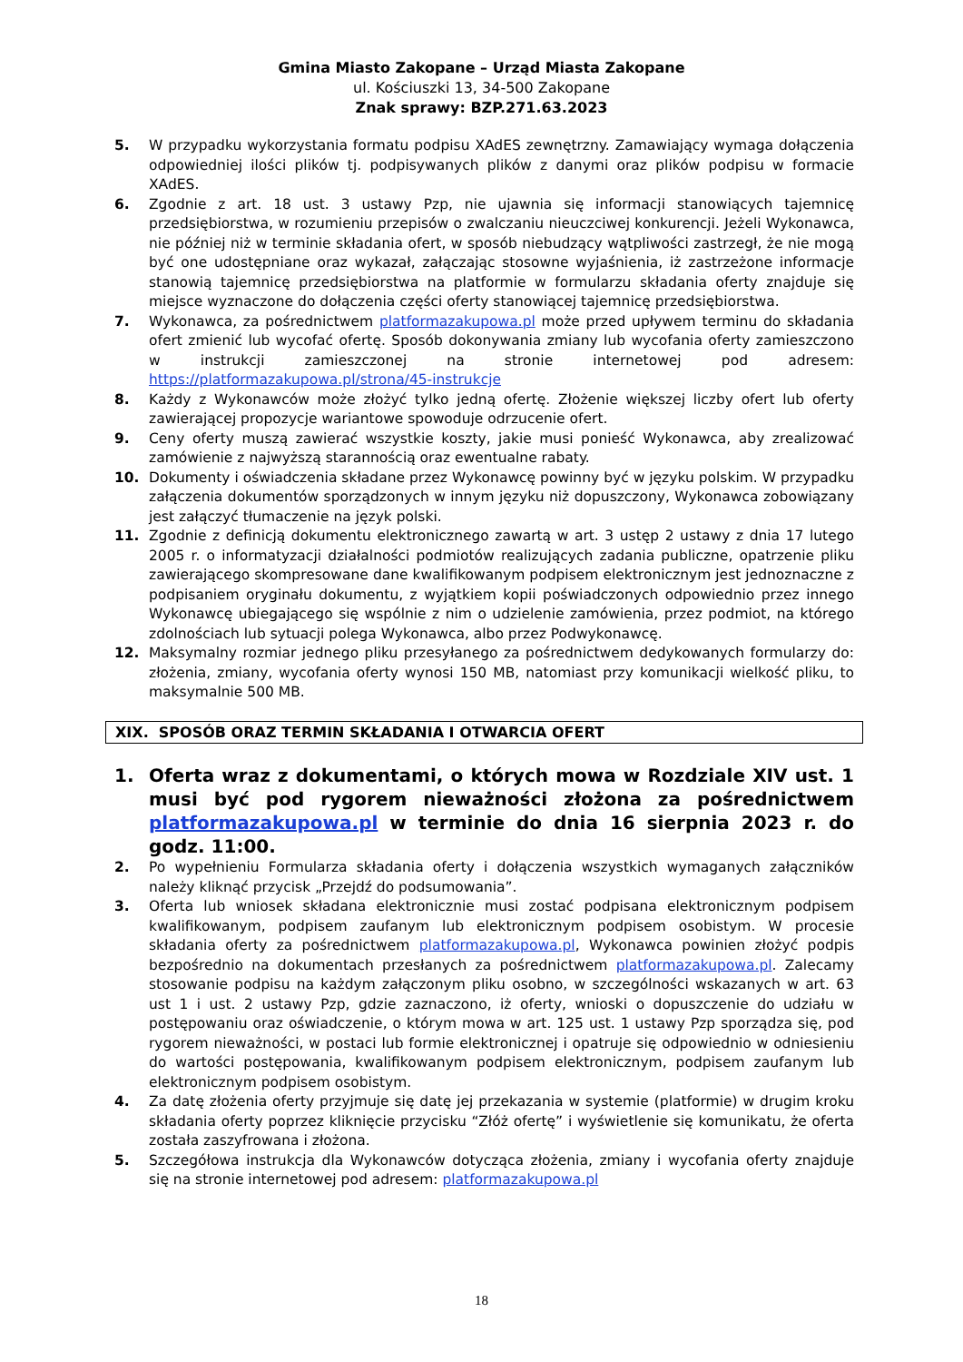Gmina Miasto Zakopane – Urząd Miasta Zakopane
ul. Kościuszki 13, 34-500 Zakopane
Znak sprawy: BZP.271.63.2023
5. W przypadku wykorzystania formatu podpisu XAdES zewnętrzny. Zamawiający wymaga dołączenia odpowiedniej ilości plików tj. podpisywanych plików z danymi oraz plików podpisu w formacie XAdES.
6. Zgodnie z art. 18 ust. 3 ustawy Pzp, nie ujawnia się informacji stanowiących tajemnicę przedsiębiorstwa, w rozumieniu przepisów o zwalczaniu nieuczciwej konkurencji. Jeżeli Wykonawca, nie później niż w terminie składania ofert, w sposób niebudzący wątpliwości zastrzegł, że nie mogą być one udostępniane oraz wykazał, załączając stosowne wyjaśnienia, iż zastrzeżone informacje stanowią tajemnicę przedsiębiorstwa na platformie w formularzu składania oferty znajduje się miejsce wyznaczone do dołączenia części oferty stanowiącej tajemnicę przedsiębiorstwa.
7. Wykonawca, za pośrednictwem platformazakupowa.pl może przed upływem terminu do składania ofert zmienić lub wycofać ofertę. Sposób dokonywania zmiany lub wycofania oferty zamieszczono w instrukcji zamieszczonej na stronie internetowej pod adresem: https://platformazakupowa.pl/strona/45-instrukcje
8. Każdy z Wykonawców może złożyć tylko jedną ofertę. Złożenie większej liczby ofert lub oferty zawierającej propozycje wariantowe spowoduje odrzucenie ofert.
9. Ceny oferty muszą zawierać wszystkie koszty, jakie musi ponieść Wykonawca, aby zrealizować zamówienie z najwyższą starannością oraz ewentualne rabaty.
10. Dokumenty i oświadczenia składane przez Wykonawcę powinny być w języku polskim. W przypadku załączenia dokumentów sporządzonych w innym języku niż dopuszczony, Wykonawca zobowiązany jest załączyć tłumaczenie na język polski.
11. Zgodnie z definicją dokumentu elektronicznego zawartą w art. 3 ustęp 2 ustawy z dnia 17 lutego 2005 r. o informatyzacji działalności podmiotów realizujących zadania publiczne, opatrzenie pliku zawierającego skompresowane dane kwalifikowanym podpisem elektronicznym jest jednoznaczne z podpisaniem oryginału dokumentu, z wyjątkiem kopii poświadczonych odpowiednio przez innego Wykonawcę ubiegającego się wspólnie z nim o udzielenie zamówienia, przez podmiot, na którego zdolnościach lub sytuacji polega Wykonawca, albo przez Podwykonawcę.
12. Maksymalny rozmiar jednego pliku przesyłanego za pośrednictwem dedykowanych formularzy do: złożenia, zmiany, wycofania oferty wynosi 150 MB, natomiast przy komunikacji wielkość pliku, to maksymalnie 500 MB.
XIX. SPOSÓB ORAZ TERMIN SKŁADANIA I OTWARCIA OFERT
1. Oferta wraz z dokumentami, o których mowa w Rozdziale XIV ust. 1 musi być pod rygorem nieważności złożona za pośrednictwem platformazakupowa.pl w terminie do dnia 16 sierpnia 2023 r. do godz. 11:00.
2. Po wypełnieniu Formularza składania oferty i dołączenia wszystkich wymaganych załączników należy kliknąć przycisk „Przejdź do podsumowania”.
3. Oferta lub wniosek składana elektronicznie musi zostać podpisana elektronicznym podpisem kwalifikowanym, podpisem zaufanym lub elektronicznym podpisem osobistym. W procesie składania oferty za pośrednictwem platformazakupowa.pl, Wykonawca powinien złożyć podpis bezpośrednio na dokumentach przesłanych za pośrednictwem platformazakupowa.pl. Zalecamy stosowanie podpisu na każdym załączonym pliku osobno, w szczególności wskazanych w art. 63 ust 1 i ust. 2 ustawy Pzp, gdzie zaznaczono, iż oferty, wnioski o dopuszczenie do udziału w postępowaniu oraz oświadczenie, o którym mowa w art. 125 ust. 1 ustawy Pzp sporządza się, pod rygorem nieważności, w postaci lub formie elektronicznej i opatruje się odpowiednio w odniesieniu do wartości postępowania, kwalifikowanym podpisem elektronicznym, podpisem zaufanym lub elektronicznym podpisem osobistym.
4. Za datę złożenia oferty przyjmuje się datę jej przekazania w systemie (platformie) w drugim kroku składania oferty poprzez kliknięcie przycisku “Złóż ofertę” i wyświetlenie się komunikatu, że oferta została zaszyfrowana i złożona.
5. Szczegółowa instrukcja dla Wykonawców dotycząca złożenia, zmiany i wycofania oferty znajduje się na stronie internetowej pod adresem: platformazakupowa.pl
18